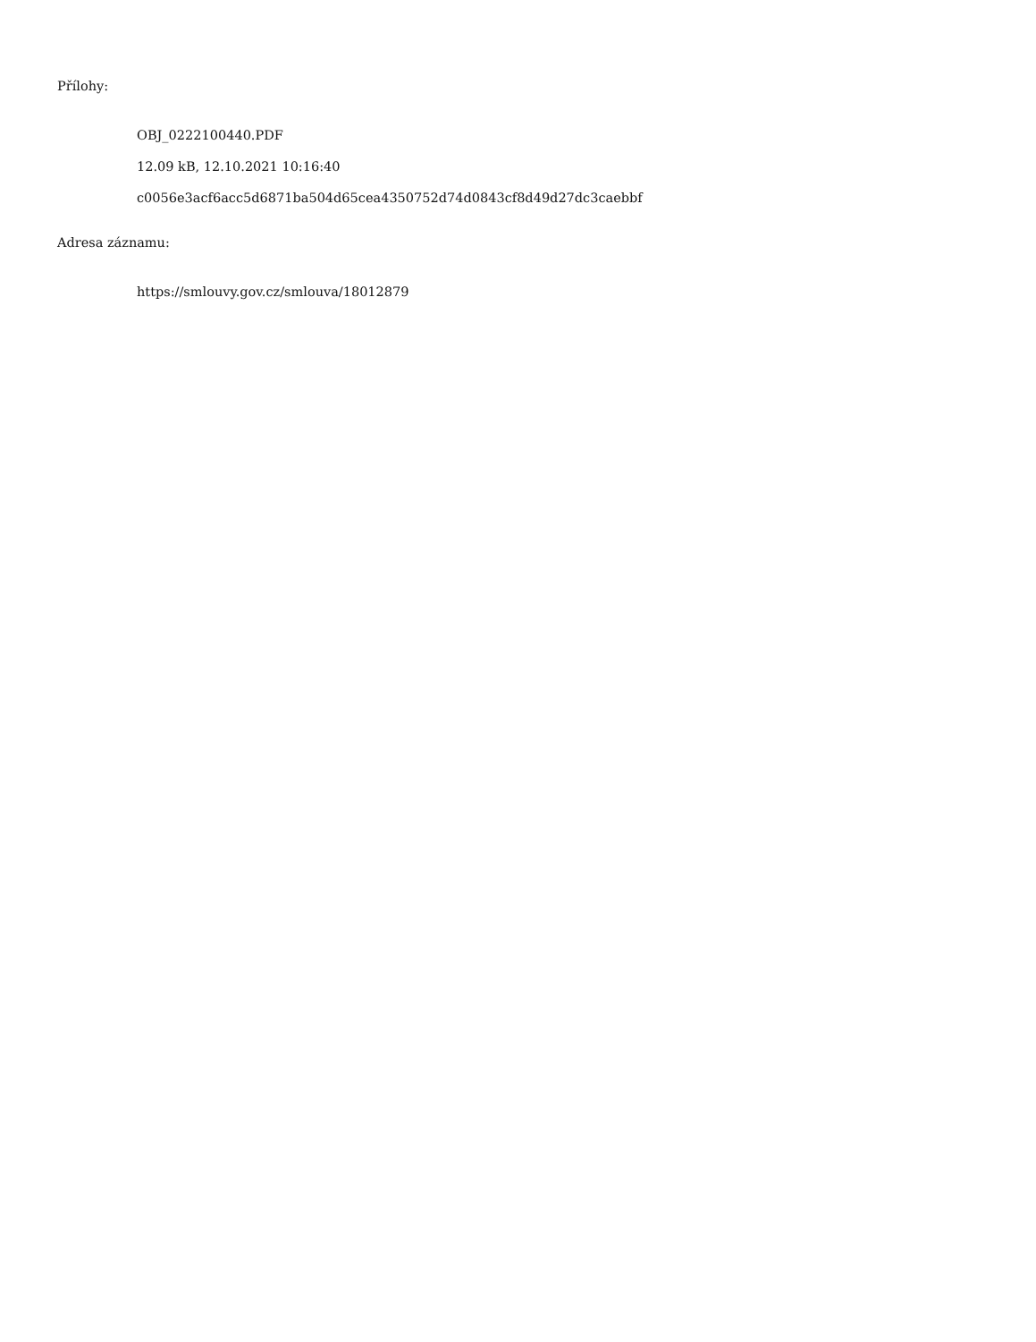Přílohy:
OBJ_0222100440.PDF
12.09 kB, 12.10.2021 10:16:40
c0056e3acf6acc5d6871ba504d65cea4350752d74d0843cf8d49d27dc3caebbf
Adresa záznamu:
https://smlouvy.gov.cz/smlouva/18012879